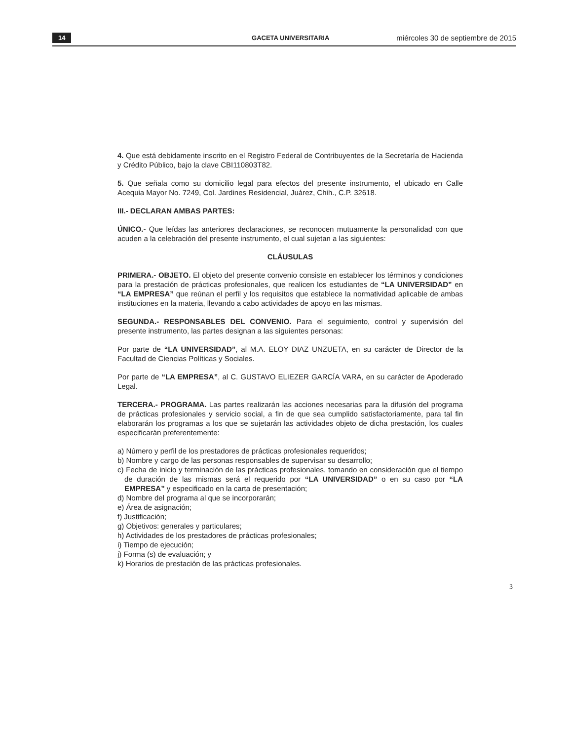14 GACETA UNIVERSITARIA miércoles 30 de septiembre de 2015
4. Que está debidamente inscrito en el Registro Federal de Contribuyentes de la Secretaría de Hacienda y Crédito Público, bajo la clave CBI110803T82.
5. Que señala como su domicilio legal para efectos del presente instrumento, el ubicado en Calle Acequia Mayor No. 7249, Col. Jardines Residencial, Juárez, Chih., C.P. 32618.
III.- DECLARAN AMBAS PARTES:
ÚNICO.- Que leídas las anteriores declaraciones, se reconocen mutuamente la personalidad con que acuden a la celebración del presente instrumento, el cual sujetan a las siguientes:
CLÁUSULAS
PRIMERA.- OBJETO. El objeto del presente convenio consiste en establecer los términos y condiciones para la prestación de prácticas profesionales, que realicen los estudiantes de “LA UNIVERSIDAD” en “LA EMPRESA” que reúnan el perfil y los requisitos que establece la normatividad aplicable de ambas instituciones en la materia, llevando a cabo actividades de apoyo en las mismas.
SEGUNDA.- RESPONSABLES DEL CONVENIO. Para el seguimiento, control y supervisión del presente instrumento, las partes designan a las siguientes personas:
Por parte de “LA UNIVERSIDAD”, al M.A. ELOY DIAZ UNZUETA, en su carácter de Director de la Facultad de Ciencias Políticas y Sociales.
Por parte de “LA EMPRESA”, al C. GUSTAVO ELIEZER GARCÍA VARA, en su carácter de Apoderado Legal.
TERCERA.- PROGRAMA. Las partes realizarán las acciones necesarias para la difusión del programa de prácticas profesionales y servicio social, a fin de que sea cumplido satisfactoriamente, para tal fin elaborarán los programas a los que se sujetarán las actividades objeto de dicha prestación, los cuales especificarán preferentemente:
a) Número y perfil de los prestadores de prácticas profesionales requeridos;
b) Nombre y cargo de las personas responsables de supervisar su desarrollo;
c) Fecha de inicio y terminación de las prácticas profesionales, tomando en consideración que el tiempo de duración de las mismas será el requerido por “LA UNIVERSIDAD” o en su caso por “LA EMPRESA” y especificado en la carta de presentación;
d) Nombre del programa al que se incorporarán;
e) Área de asignación;
f) Justificación;
g) Objetivos: generales y particulares;
h) Actividades de los prestadores de prácticas profesionales;
i) Tiempo de ejecución;
j) Forma (s) de evaluación; y
k) Horarios de prestación de las prácticas profesionales.
3